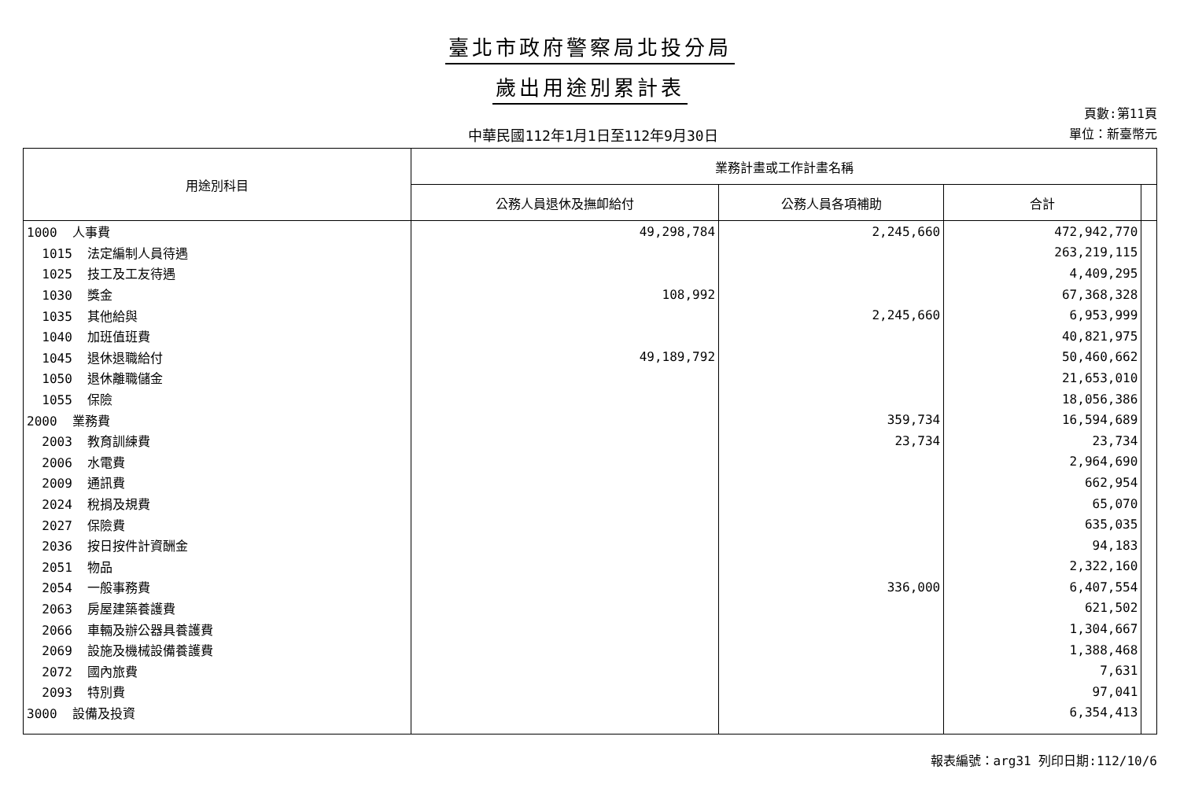臺北市政府警察局北投分局
歲出用途別累計表
中華民國112年1月1日至112年9月30日
頁數:第11頁
單位：新臺幣元
| 用途別科目 | 業務計畫或工作計畫名稱 | | | |
| --- | --- | --- | --- | --- |
| | 公務人員退休及撫卹給付 | 公務人員各項補助 | 合計 | |
| 1000 人事費 | 49,298,784 | 2,245,660 | 472,942,770 | |
| 1015 法定編制人員待遇 | | | 263,219,115 | |
| 1025 技工及工友待遇 | | | 4,409,295 | |
| 1030 獎金 | 108,992 | | 67,368,328 | |
| 1035 其他給與 | | 2,245,660 | 6,953,999 | |
| 1040 加班值班費 | | | 40,821,975 | |
| 1045 退休退職給付 | 49,189,792 | | 50,460,662 | |
| 1050 退休離職儲金 | | | 21,653,010 | |
| 1055 保險 | | | 18,056,386 | |
| 2000 業務費 | | 359,734 | 16,594,689 | |
| 2003 教育訓練費 | | 23,734 | 23,734 | |
| 2006 水電費 | | | 2,964,690 | |
| 2009 通訊費 | | | 662,954 | |
| 2024 稅捐及規費 | | | 65,070 | |
| 2027 保險費 | | | 635,035 | |
| 2036 按日按件計資酬金 | | | 94,183 | |
| 2051 物品 | | | 2,322,160 | |
| 2054 一般事務費 | | 336,000 | 6,407,554 | |
| 2063 房屋建築養護費 | | | 621,502 | |
| 2066 車輛及辦公器具養護費 | | | 1,304,667 | |
| 2069 設施及機械設備養護費 | | | 1,388,468 | |
| 2072 國內旅費 | | | 7,631 | |
| 2093 特別費 | | | 97,041 | |
| 3000 設備及投資 | | | 6,354,413 | |
報表編號：arg31 列印日期:112/10/6